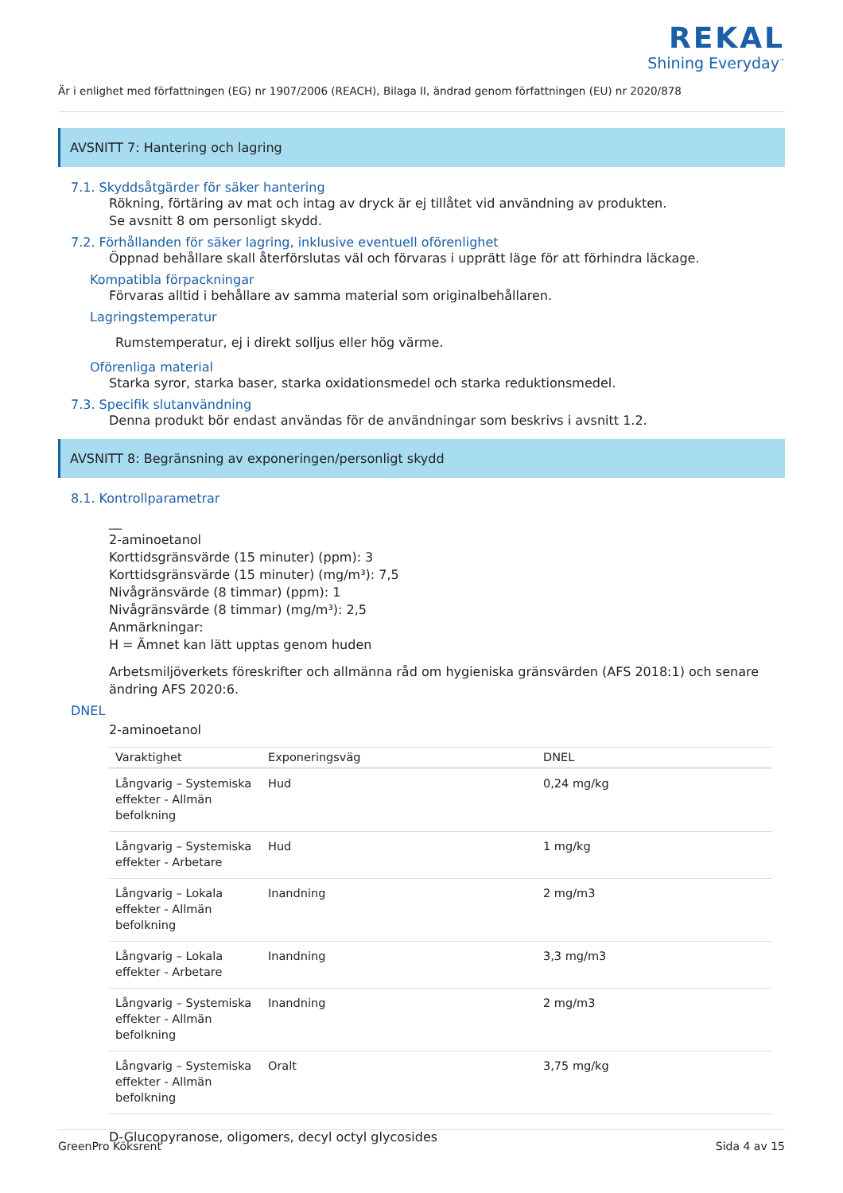REKAL
Shining Everyday<sup>™</sup>
Är i enlighet med författningen (EG) nr 1907/2006 (REACH), Bilaga II, ändrad genom författningen (EU) nr 2020/878
AVSNITT 7: Hantering och lagring
7.1. Skyddsåtgärder för säker hantering
Rökning, förtäring av mat och intag av dryck är ej tillåtet vid användning av produkten.
Se avsnitt 8 om personligt skydd.
7.2. Förhållanden för säker lagring, inklusive eventuell oförenlighet
Öppnad behållare skall återförslutas väl och förvaras i upprätt läge för att förhindra läckage.
Kompatibla förpackningar
Förvaras alltid i behållare av samma material som originalbehållaren.
Lagringstemperatur
Rumstemperatur, ej i direkt solljus eller hög värme.
Oförenliga material
Starka syror, starka baser, starka oxidationsmedel och starka reduktionsmedel.
7.3. Specifik slutanvändning
Denna produkt bör endast användas för de användningar som beskrivs i avsnitt 1.2.
AVSNITT 8: Begränsning av exponeringen/personligt skydd
8.1. Kontrollparametrar
__
2-aminoetanol
Korttidsgränsvärde (15 minuter) (ppm): 3
Korttidsgränsvärde (15 minuter) (mg/m³): 7,5
Nivågränsvärde (8 timmar) (ppm): 1
Nivågränsvärde (8 timmar) (mg/m³): 2,5
Anmärkningar:
H = Ämnet kan lätt upptas genom huden
Arbetsmiljöverkets föreskrifter och allmänna råd om hygieniska gränsvärden (AFS 2018:1) och senare ändring AFS 2020:6.
DNEL
2-aminoetanol
| Varaktighet | Exponeringsväg | DNEL |
| --- | --- | --- |
| Långvarig – Systemiska effekter - Allmän befolkning | Hud | 0,24 mg/kg |
| Långvarig – Systemiska effekter - Arbetare | Hud | 1 mg/kg |
| Långvarig – Lokala effekter - Allmän befolkning | Inandning | 2 mg/m3 |
| Långvarig – Lokala effekter - Arbetare | Inandning | 3,3 mg/m3 |
| Långvarig – Systemiska effekter - Allmän befolkning | Inandning | 2 mg/m3 |
| Långvarig – Systemiska effekter - Allmän befolkning | Oralt | 3,75 mg/kg |
D-Glucopyranose, oligomers, decyl octyl glycosides
GreenPro Köksrent Sida 4 av 15